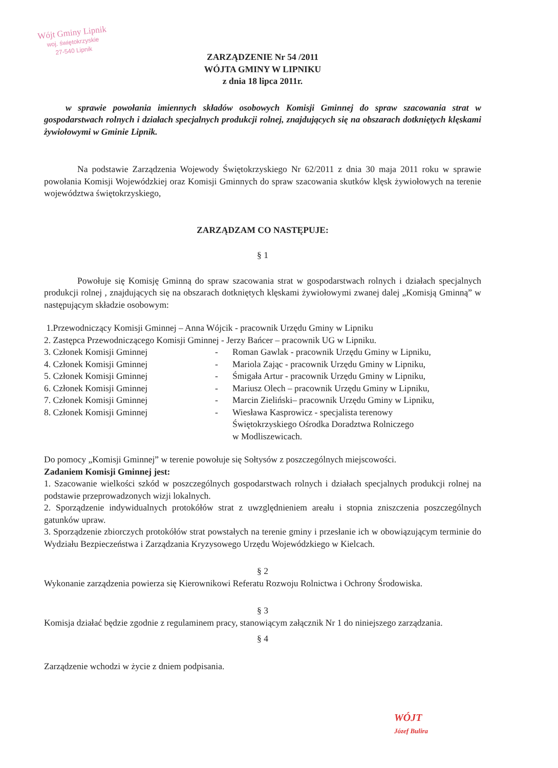Wójt Gminy Lipnik
woj. świętokrzyskie
27-540 Lipnik
ZARZĄDZENIE Nr 54 /2011
WÓJTA GMINY W LIPNIKU
z dnia 18 lipca 2011r.
w sprawie powołania imiennych składów osobowych Komisji Gminnej do spraw szacowania strat w gospodarstwach rolnych i działach specjalnych produkcji rolnej, znajdujących się na obszarach dotkniętych klęskami żywiołowymi w Gminie Lipnik.
Na podstawie Zarządzenia Wojewody Świętokrzyskiego Nr 62/2011 z dnia 30 maja 2011 roku w sprawie powołania Komisji Wojewódzkiej oraz Komisji Gminnych do spraw szacowania skutków klęsk żywiołowych na terenie województwa świętokrzyskiego,
ZARZĄDZAM CO NASTĘPUJE:
§ 1
Powołuje się Komisję Gminną do spraw szacowania strat w gospodarstwach rolnych i działach specjalnych produkcji rolnej , znajdujących się na obszarach dotkniętych klęskami żywiołowymi zwanej dalej „Komisją Gminną” w następującym składzie osobowym:
1.Przewodniczący Komisji Gminnej – Anna Wójcik - pracownik Urzędu Gminy w Lipniku
2. Zastępca Przewodniczącego Komisji Gminnej - Jerzy Bańcer – pracownik UG w Lipniku.
| 3. Członek Komisji Gminnej | - | Roman Gawlak - pracownik Urzędu Gminy w Lipniku, |
| 4. Członek Komisji Gminnej | - | Mariola Zając - pracownik Urzędu Gminy w Lipniku, |
| 5. Członek Komisji Gminnej | - | Śmigała Artur - pracownik Urzędu Gminy w Lipniku, |
| 6. Członek Komisji Gminnej | - | Mariusz Olech – pracownik Urzędu Gminy w Lipniku, |
| 7. Członek Komisji Gminnej | - | Marcin Zieliński– pracownik Urzędu Gminy w Lipniku, |
| 8. Członek Komisji Gminnej | - | Wiesława Kasprowicz - specjalista terenowy Świętokrzyskiego Ośrodka Doradztwa Rolniczego w Modliszewicach. |
Do pomocy „Komisji Gminnej” w terenie powołuje się Sołtysów z poszczególnych miejscowości.
Zadaniem Komisji Gminnej jest:
1. Szacowanie wielkości szkód w poszczególnych gospodarstwach rolnych i działach specjalnych produkcji rolnej na podstawie przeprowadzonych wizji lokalnych.
2. Sporządzenie indywidualnych protokółów strat z uwzględnieniem areału i stopnia zniszczenia poszczególnych gatunków upraw.
3. Sporządzenie zbiorczych protokółów strat powstałych na terenie gminy i przesłanie ich w obowiązującym terminie do Wydziału Bezpieczeństwa i Zarządzania Kryzysowego Urzędu Wojewódzkiego w Kielcach.
§ 2
Wykonanie zarządzenia powierza się Kierownikowi Referatu Rozwoju Rolnictwa i Ochrony Środowiska.
§ 3
Komisja działać będzie zgodnie z regulaminem pracy, stanowiącym załącznik Nr 1 do niniejszego zarządzania.
§ 4
Zarządzenie wchodzi w życie z dniem podpisania.
WÓJT
Józef Bulira